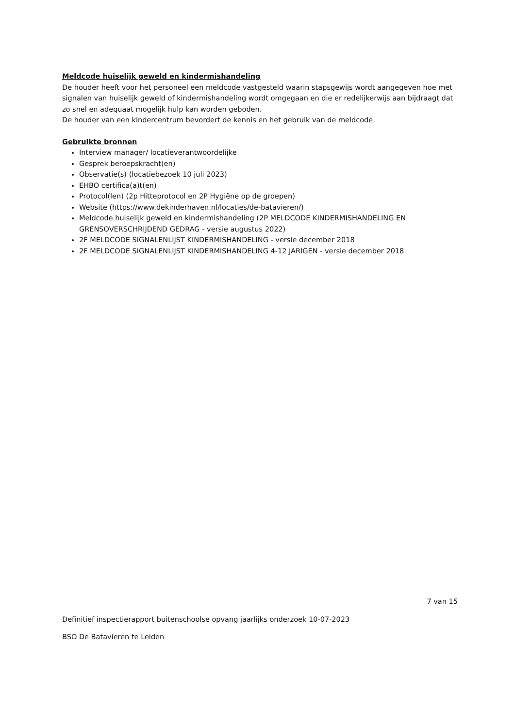Meldcode huiselijk geweld en kindermishandeling
De houder heeft voor het personeel een meldcode vastgesteld waarin stapsgewijs wordt aangegeven hoe met signalen van huiselijk geweld of kindermishandeling wordt omgegaan en die er redelijkerwijs aan bijdraagt dat zo snel en adequaat mogelijk hulp kan worden geboden.
De houder van een kindercentrum bevordert de kennis en het gebruik van de meldcode.
Gebruikte bronnen
Interview manager/ locatieverantwoordelijke
Gesprek beroepskracht(en)
Observatie(s) (locatiebezoek 10 juli 2023)
EHBO certifica(a)t(en)
Protocol(len) (2p Hitteprotocol en 2P Hygiëne op de groepen)
Website (https://www.dekinderhaven.nl/locaties/de-batavieren/)
Meldcode huiselijk geweld en kindermishandeling (2P MELDCODE KINDERMISHANDELING EN GRENSOVERSCHRIJDEND GEDRAG - versie augustus 2022)
2F MELDCODE SIGNALENLIJST KINDERMISHANDELING - versie december 2018
2F MELDCODE SIGNALENLIJST KINDERMISHANDELING 4-12 JARIGEN - versie december 2018
7 van 15
Definitief inspectierapport buitenschoolse opvang jaarlijks onderzoek 10-07-2023
BSO De Batavieren te Leiden